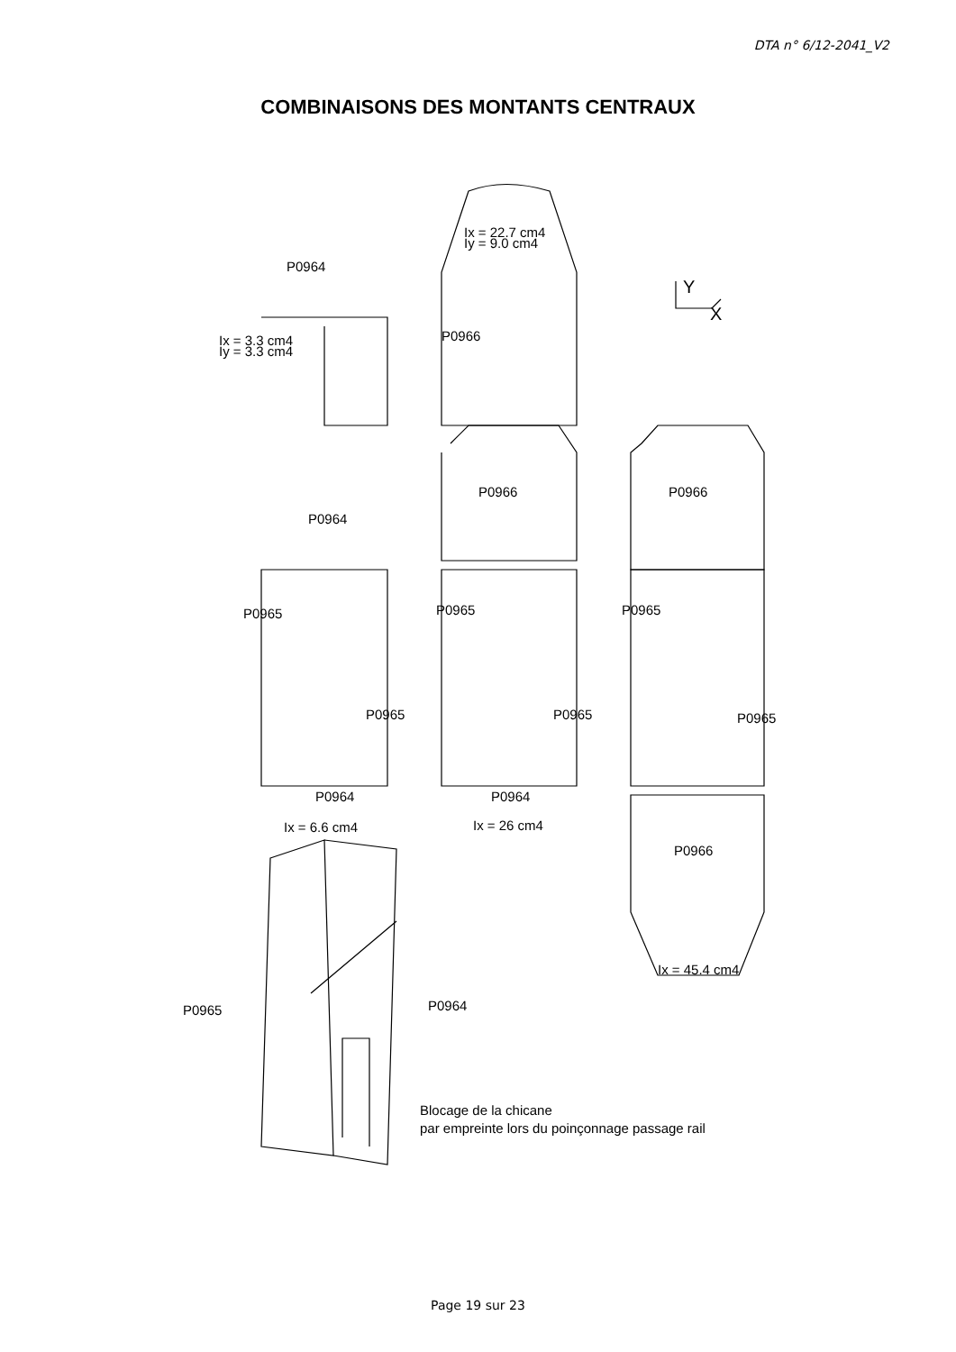DTA n° 6/12-2041_V2
COMBINAISONS DES MONTANTS CENTRAUX
P0964
Ix = 22.7 cm4
Iy = 9.0 cm4
Y
X
P0966
Ix = 3.3 cm4
Iy = 3.3 cm4
P0966 P0966
P0964
P0965 P0965 P0965
P0965 P0965 P0965
P0964 P0964
Ix = 6.6 cm4 Ix = 26 cm4
P0966
Ix = 45.4 cm4
P0964
P0965
Blocage de la chicane
par empreinte lors du poinçonnage passage rail
Page 19 sur 23